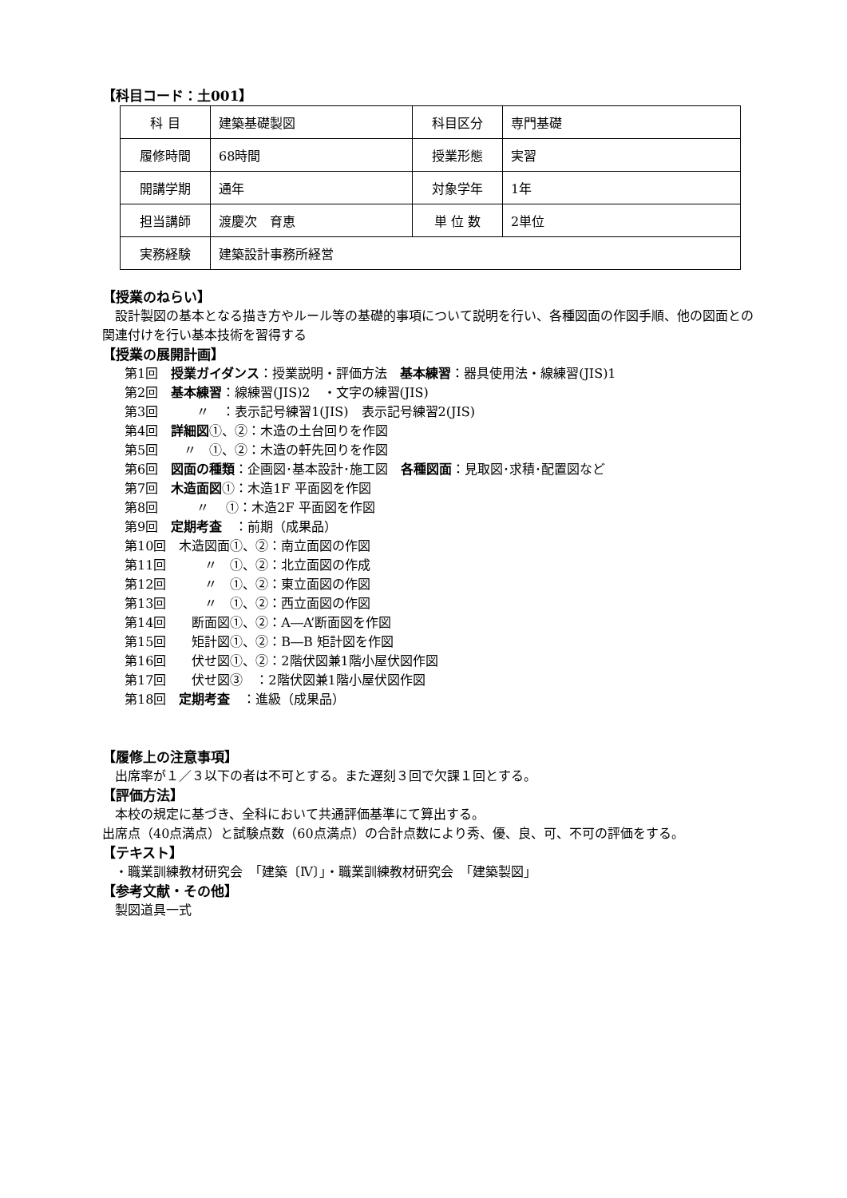【科目コード：土001】
| 科 目 | 建築基礎製図 | 科目区分 | 専門基礎 |
| 履修時間 | 68時間 | 授業形態 | 実習 |
| 開講学期 | 通年 | 対象学年 | 1年 |
| 担当講師 | 渡慶次 育恵 | 単 位 数 | 2単位 |
| 実務経験 | 建築設計事務所経営 | | |
【授業のねらい】
　設計製図の基本となる描き方やルール等の基礎的事項について説明を行い、各種図面の作図手順、他の図面との関連付けを行い基本技術を習得する
【授業の展開計画】
第1回　授業ガイダンス：授業説明・評価方法　基本練習：器具使用法・線練習(JIS)1
第2回　基本練習：線練習(JIS)2　・文字の練習(JIS)
第3回　　　〃　：表示記号練習1(JIS)　表示記号練習2(JIS)
第4回　詳細図①、②：木造の土台回りを作図
第5回　　〃　①、②：木造の軒先回りを作図
第6回　図面の種類：企画図･基本設計･施工図　各種図面：見取図･求積･配置図など
第7回　木造面図①：木造1F 平面図を作図
第8回　　　〃　 ①：木造2F 平面図を作図
第9回　定期考査　：前期（成果品）
第10回　木造図面①、②：南立面図の作図
第11回　　　〃　①、②：北立面図の作成
第12回　　　〃　①、②：東立面図の作図
第13回　　　〃　①、②：西立面図の作図
第14回　　断面図①、②：A―A’断面図を作図
第15回　　矩計図①、②：B―B 矩計図を作図
第16回　　伏せ図①、②：2階伏図兼1階小屋伏図作図
第17回　　伏せ図③　：2階伏図兼1階小屋伏図作図
第18回　定期考査　：進級（成果品）
【履修上の注意事項】
　出席率が１／３以下の者は不可とする。また遅刻３回で欠課１回とする。
【評価方法】
　本校の規定に基づき、全科において共通評価基準にて算出する。
出席点（40点満点）と試験点数（60点満点）の合計点数により秀、優、良、可、不可の評価をする。
【テキスト】
　・職業訓練教材研究会　「建築〔Ⅳ〕」・職業訓練教材研究会　「建築製図」
【参考文献・その他】
　製図道具一式